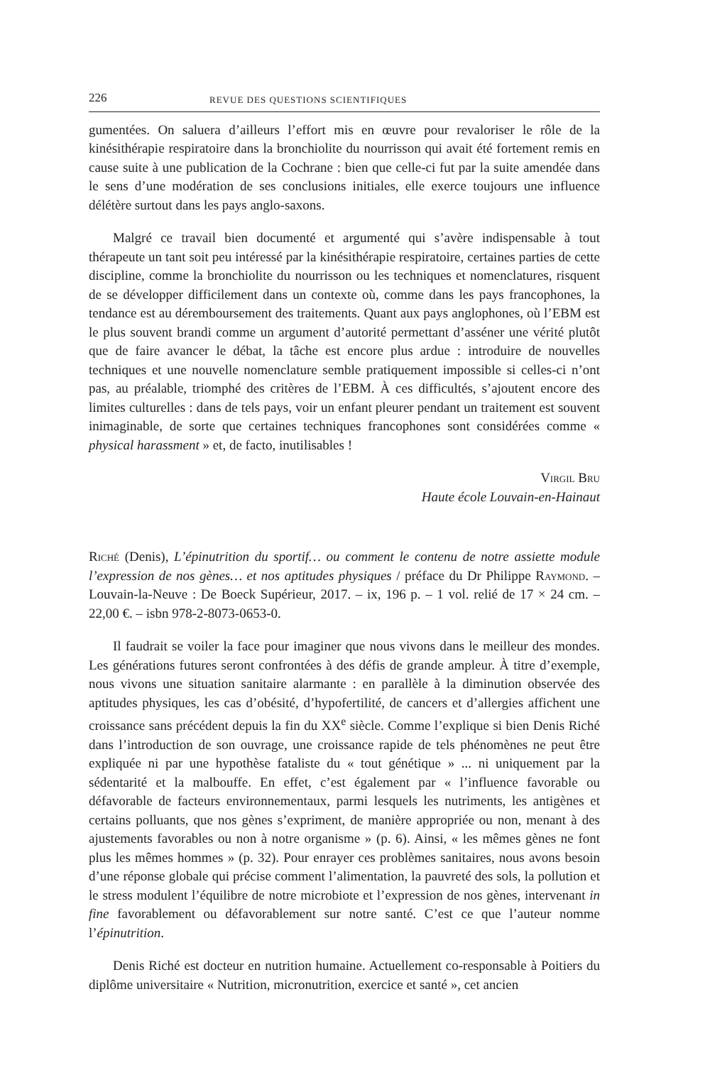226 REVUE DES QUESTIONS SCIENTIFIQUES
gumentées. On saluera d’ailleurs l’effort mis en œuvre pour revaloriser le rôle de la kinésithérapie respiratoire dans la bronchiolite du nourrisson qui avait été fortement remis en cause suite à une publication de la Cochrane : bien que celle-ci fut par la suite amendée dans le sens d’une modération de ses conclusions initiales, elle exerce toujours une influence délétère surtout dans les pays anglo-saxons.
Malgré ce travail bien documenté et argumenté qui s’avère indispensable à tout thérapeute un tant soit peu intéressé par la kinésithérapie respiratoire, certaines parties de cette discipline, comme la bronchiolite du nourrisson ou les techniques et nomenclatures, risquent de se développer difficilement dans un contexte où, comme dans les pays francophones, la tendance est au déremboursement des traitements. Quant aux pays anglophones, où l’EBM est le plus souvent brandi comme un argument d’autorité permettant d’asséner une vérité plutôt que de faire avancer le débat, la tâche est encore plus ardue : introduire de nouvelles techniques et une nouvelle nomenclature semble pratiquement impossible si celles-ci n’ont pas, au préalable, triomphé des critères de l’EBM. À ces difficultés, s’ajoutent encore des limites culturelles : dans de tels pays, voir un enfant pleurer pendant un traitement est souvent inimaginable, de sorte que certaines techniques francophones sont considérées comme « physical harassment » et, de facto, inutilisables !
Virgil Bru
Haute école Louvain-en-Hainaut
Riché (Denis), L’épinutrition du sportif… ou comment le contenu de notre assiette module l’expression de nos gènes… et nos aptitudes physiques / préface du Dr Philippe Raymond. – Louvain-la-Neuve : De Boeck Supérieur, 2017. – ix, 196 p. – 1 vol. relié de 17 × 24 cm. – 22,00 €. – isbn 978-2-8073-0653-0.
Il faudrait se voiler la face pour imaginer que nous vivons dans le meilleur des mondes. Les générations futures seront confrontées à des défis de grande ampleur. À titre d’exemple, nous vivons une situation sanitaire alarmante : en parallèle à la diminution observée des aptitudes physiques, les cas d’obésité, d’hypofertilité, de cancers et d’allergies affichent une croissance sans précédent depuis la fin du XX<sup>e</sup> siècle. Comme l’explique si bien Denis Riché dans l’introduction de son ouvrage, une croissance rapide de tels phénomènes ne peut être expliquée ni par une hypothèse fataliste du « tout génétique » ... ni uniquement par la sédentarité et la malbouffe. En effet, c’est également par « l’influence favorable ou défavorable de facteurs environnementaux, parmi lesquels les nutriments, les antigènes et certains polluants, que nos gènes s’expriment, de manière appropriée ou non, menant à des ajustements favorables ou non à notre organisme » (p. 6). Ainsi, « les mêmes gènes ne font plus les mêmes hommes » (p. 32). Pour enrayer ces problèmes sanitaires, nous avons besoin d’une réponse globale qui précise comment l’alimentation, la pauvreté des sols, la pollution et le stress modulent l’équilibre de notre microbiote et l’expression de nos gènes, intervenant in fine favorablement ou défavorablement sur notre santé. C’est ce que l’auteur nomme l’épinutrition.
Denis Riché est docteur en nutrition humaine. Actuellement co-responsable à Poitiers du diplôme universitaire « Nutrition, micronutrition, exercice et santé », cet ancien